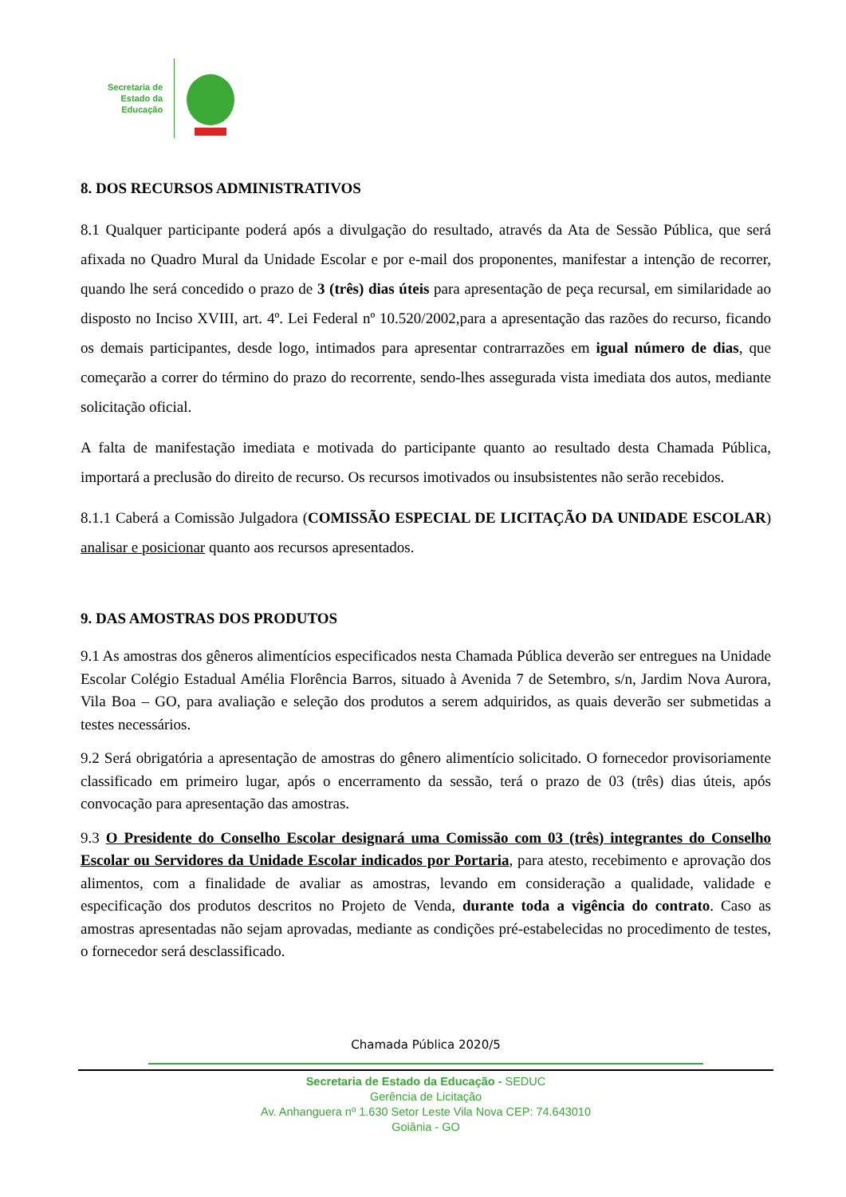Secretaria de
Estado da
Educação
8. DOS RECURSOS ADMINISTRATIVOS
8.1 Qualquer participante poderá após a divulgação do resultado, através da Ata de Sessão Pública, que será afixada no Quadro Mural da Unidade Escolar e por e-mail dos proponentes, manifestar a intenção de recorrer, quando lhe será concedido o prazo de 3 (três) dias úteis para apresentação de peça recursal, em similaridade ao disposto no Inciso XVIII, art. 4º. Lei Federal nº 10.520/2002,para a apresentação das razões do recurso, ficando os demais participantes, desde logo, intimados para apresentar contrarrazões em igual número de dias, que começarão a correr do término do prazo do recorrente, sendo-lhes assegurada vista imediata dos autos, mediante solicitação oficial.
A falta de manifestação imediata e motivada do participante quanto ao resultado desta Chamada Pública, importará a preclusão do direito de recurso. Os recursos imotivados ou insubsistentes não serão recebidos.
8.1.1 Caberá a Comissão Julgadora (COMISSÃO ESPECIAL DE LICITAÇÃO DA UNIDADE ESCOLAR) analisar e posicionar quanto aos recursos apresentados.
9. DAS AMOSTRAS DOS PRODUTOS
9.1 As amostras dos gêneros alimentícios especificados nesta Chamada Pública deverão ser entregues na Unidade Escolar Colégio Estadual Amélia Florência Barros, situado à Avenida 7 de Setembro, s/n, Jardim Nova Aurora, Vila Boa – GO, para avaliação e seleção dos produtos a serem adquiridos, as quais deverão ser submetidas a testes necessários.
9.2 Será obrigatória a apresentação de amostras do gênero alimentício solicitado. O fornecedor provisoriamente classificado em primeiro lugar, após o encerramento da sessão, terá o prazo de 03 (três) dias úteis, após convocação para apresentação das amostras.
9.3 O Presidente do Conselho Escolar designará uma Comissão com 03 (três) integrantes do Conselho Escolar ou Servidores da Unidade Escolar indicados por Portaria, para atesto, recebimento e aprovação dos alimentos, com a finalidade de avaliar as amostras, levando em consideração a qualidade, validade e especificação dos produtos descritos no Projeto de Venda, durante toda a vigência do contrato. Caso as amostras apresentadas não sejam aprovadas, mediante as condições pré-estabelecidas no procedimento de testes, o fornecedor será desclassificado.
Chamada Pública 2020/5
Secretaria de Estado da Educação - SEDUC
Gerência de Licitação
Av. Anhanguera nº 1.630 Setor Leste Vila Nova CEP: 74.643010
Goiânia - GO